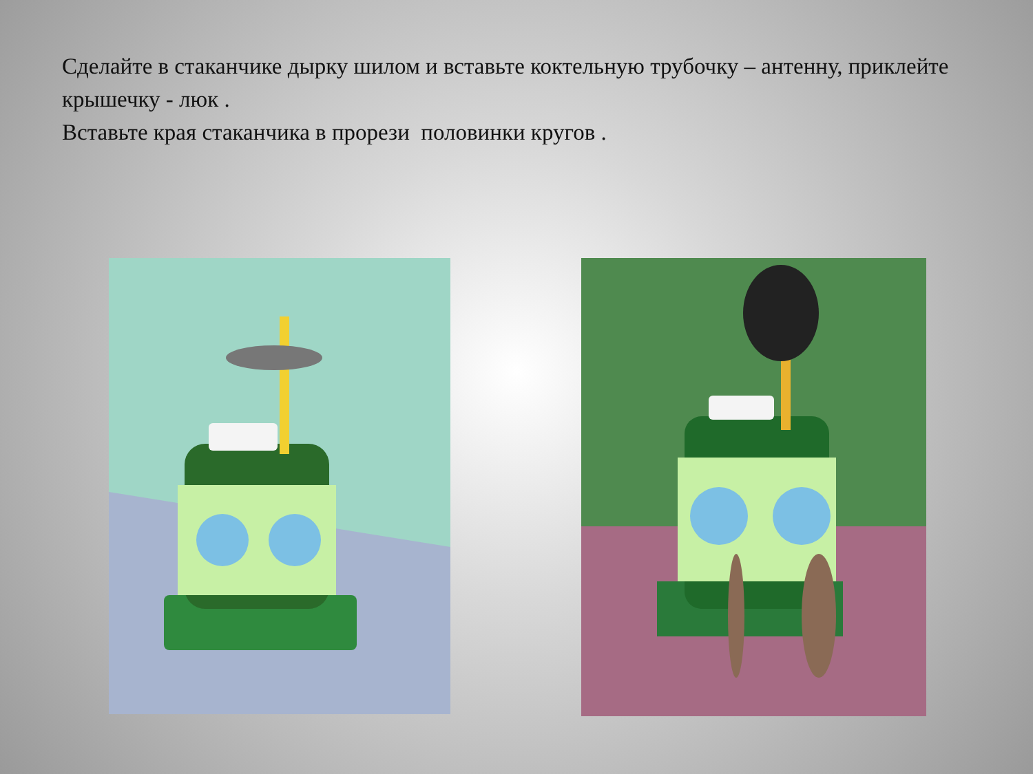Сделайте в стаканчике дырку шилом и вставьте коктельную трубочку – антенну, приклейте крышечку - люк .
Вставьте края стаканчика в прорези половинки кругов .